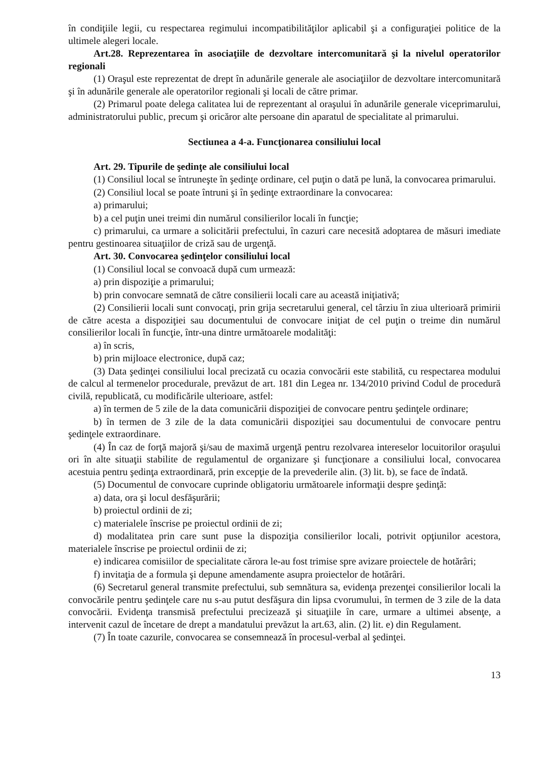în condiţiile legii, cu respectarea regimului incompatibilităţilor aplicabil şi a configuraţiei politice de la ultimele alegeri locale.
Art.28. Reprezentarea în asociaţiile de dezvoltare intercomunitară şi la nivelul operatorilor regionali
(1) Oraşul este reprezentat de drept în adunările generale ale asociaţiilor de dezvoltare intercomunitară şi în adunările generale ale operatorilor regionali şi locali de către primar.
(2) Primarul poate delega calitatea lui de reprezentant al oraşului în adunările generale viceprimarului, administratorului public, precum şi oricăror alte persoane din aparatul de specialitate al primarului.
Sectiunea a 4-a. Funcţionarea consiliului local
Art. 29. Tipurile de şedinţe ale consiliului local
(1) Consiliul local se întruneşte în şedinţe ordinare, cel puţin o dată pe lună, la convocarea primarului.
(2) Consiliul local se poate întruni şi în şedinţe extraordinare la convocarea:
a) primarului;
b) a cel puţin unei treimi din numărul consilierilor locali în funcţie;
c) primarului, ca urmare a solicitării prefectului, în cazuri care necesită adoptarea de măsuri imediate pentru gestinoarea situaţiilor de criză sau de urgenţă.
Art. 30. Convocarea şedinţelor consiliului local
(1) Consiliul local se convoacă după cum urmează:
a) prin dispoziţie a primarului;
b) prin convocare semnată de către consilierii locali care au această iniţiativă;
(2) Consilierii locali sunt convocaţi, prin grija secretarului general, cel târziu în ziua ulterioară primirii de către acesta a dispoziţiei sau documentului de convocare iniţiat de cel puţin o treime din numărul consilierilor locali în funcţie, într-una dintre următoarele modalităţi:
a) în scris,
b) prin mijloace electronice, după caz;
(3) Data şedinţei consiliului local precizată cu ocazia convocării este stabilită, cu respectarea modului de calcul al termenelor procedurale, prevăzut de art. 181 din Legea nr. 134/2010 privind Codul de procedură civilă, republicată, cu modificările ulterioare, astfel:
a) în termen de 5 zile de la data comunicării dispoziţiei de convocare pentru şedinţele ordinare;
b) în termen de 3 zile de la data comunicării dispoziţiei sau documentului de convocare pentru şedinţele extraordinare.
(4) În caz de forţă majoră şi/sau de maximă urgenţă pentru rezolvarea intereselor locuitorilor oraşului ori în alte situaţii stabilite de regulamentul de organizare şi funcţionare a consiliului local, convocarea acestuia pentru şedinţa extraordinară, prin excepţie de la prevederile alin. (3) lit. b), se face de îndată.
(5) Documentul de convocare cuprinde obligatoriu următoarele informaţii despre şedinţă:
a) data, ora şi locul desfăşurării;
b) proiectul ordinii de zi;
c) materialele înscrise pe proiectul ordinii de zi;
d) modalitatea prin care sunt puse la dispoziţia consilierilor locali, potrivit opţiunilor acestora, materialele înscrise pe proiectul ordinii de zi;
e) indicarea comisiilor de specialitate cărora le-au fost trimise spre avizare proiectele de hotărâri;
f) invitaţia de a formula şi depune amendamente asupra proiectelor de hotărâri.
(6) Secretarul general transmite prefectului, sub semnătura sa, evidenţa prezenţei consilierilor locali la convocările pentru şedinţele care nu s-au putut desfăşura din lipsa cvorumului, în termen de 3 zile de la data convocării. Evidenţa transmisă prefectului precizează şi situaţiile în care, urmare a ultimei absenţe, a intervenit cazul de încetare de drept a mandatului prevăzut la art.63, alin. (2) lit. e) din Regulament.
(7) În toate cazurile, convocarea se consemnează în procesul-verbal al şedinţei.
13